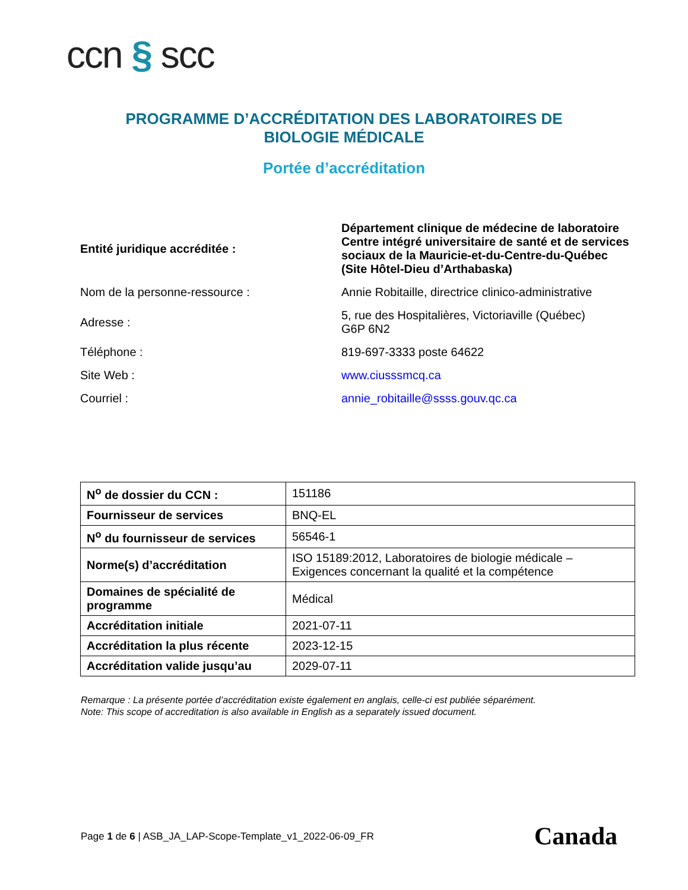ccn § scc
PROGRAMME D’ACCRÉDITATION DES LABORATOIRES DE
BIOLOGIE MÉDICALE
Portée d’accréditation
| Entité juridique accréditée : | Département clinique de médecine de laboratoire Centre intégré universitaire de santé et de services sociaux de la Mauricie-et-du-Centre-du-Québec (Site Hôtel-Dieu d’Arthabaska) |
| Nom de la personne-ressource : | Annie Robitaille, directrice clinico-administrative |
| Adresse : | 5, rue des Hospitalières, Victoriaville (Québec) G6P 6N2 |
| Téléphone : | 819-697-3333 poste 64622 |
| Site Web : | www.ciusssmcq.ca |
| Courriel : | annie_robitaille@ssss.gouv.qc.ca |
| N<sup>o</sup> de dossier du CCN : | 151186 |
| Fournisseur de services | BNQ-EL |
| N<sup>o</sup> du fournisseur de services | 56546-1 |
| Norme(s) d’accréditation | ISO 15189:2012, Laboratoires de biologie médicale – Exigences concernant la qualité et la compétence |
| Domaines de spécialité de programme | Médical |
| Accréditation initiale | 2021-07-11 |
| Accréditation la plus récente | 2023-12-15 |
| Accréditation valide jusqu’au | 2029-07-11 |
Remarque : La présente portée d’accréditation existe également en anglais, celle-ci est publiée séparément.
Note: This scope of accreditation is also available in English as a separately issued document.
Page 1 de 6 | ASB_JA_LAP-Scope-Template_v1_2022-06-09_FR
Canada